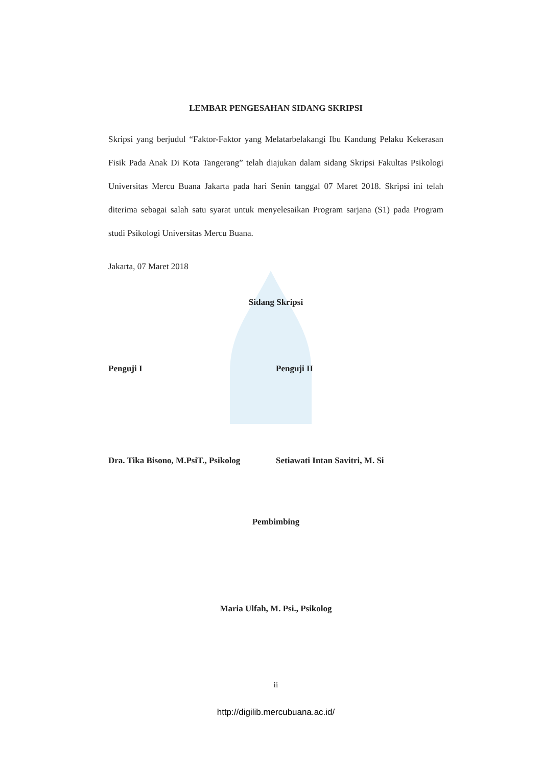LEMBAR PENGESAHAN SIDANG SKRIPSI
Skripsi yang berjudul “Faktor-Faktor yang Melatarbelakangi Ibu Kandung Pelaku Kekerasan Fisik Pada Anak Di Kota Tangerang” telah diajukan dalam sidang Skripsi Fakultas Psikologi Universitas Mercu Buana Jakarta pada hari Senin tanggal 07 Maret 2018. Skripsi ini telah diterima sebagai salah satu syarat untuk menyelesaikan Program sarjana (S1) pada Program studi Psikologi Universitas Mercu Buana.
Jakarta, 07 Maret 2018
Sidang Skripsi
Penguji I Penguji II
Dra. Tika Bisono, M.PsiT., Psikolog Setiawati Intan Savitri, M. Si
Pembimbing
Maria Ulfah, M. Psi., Psikolog
ii
http://digilib.mercubuana.ac.id/